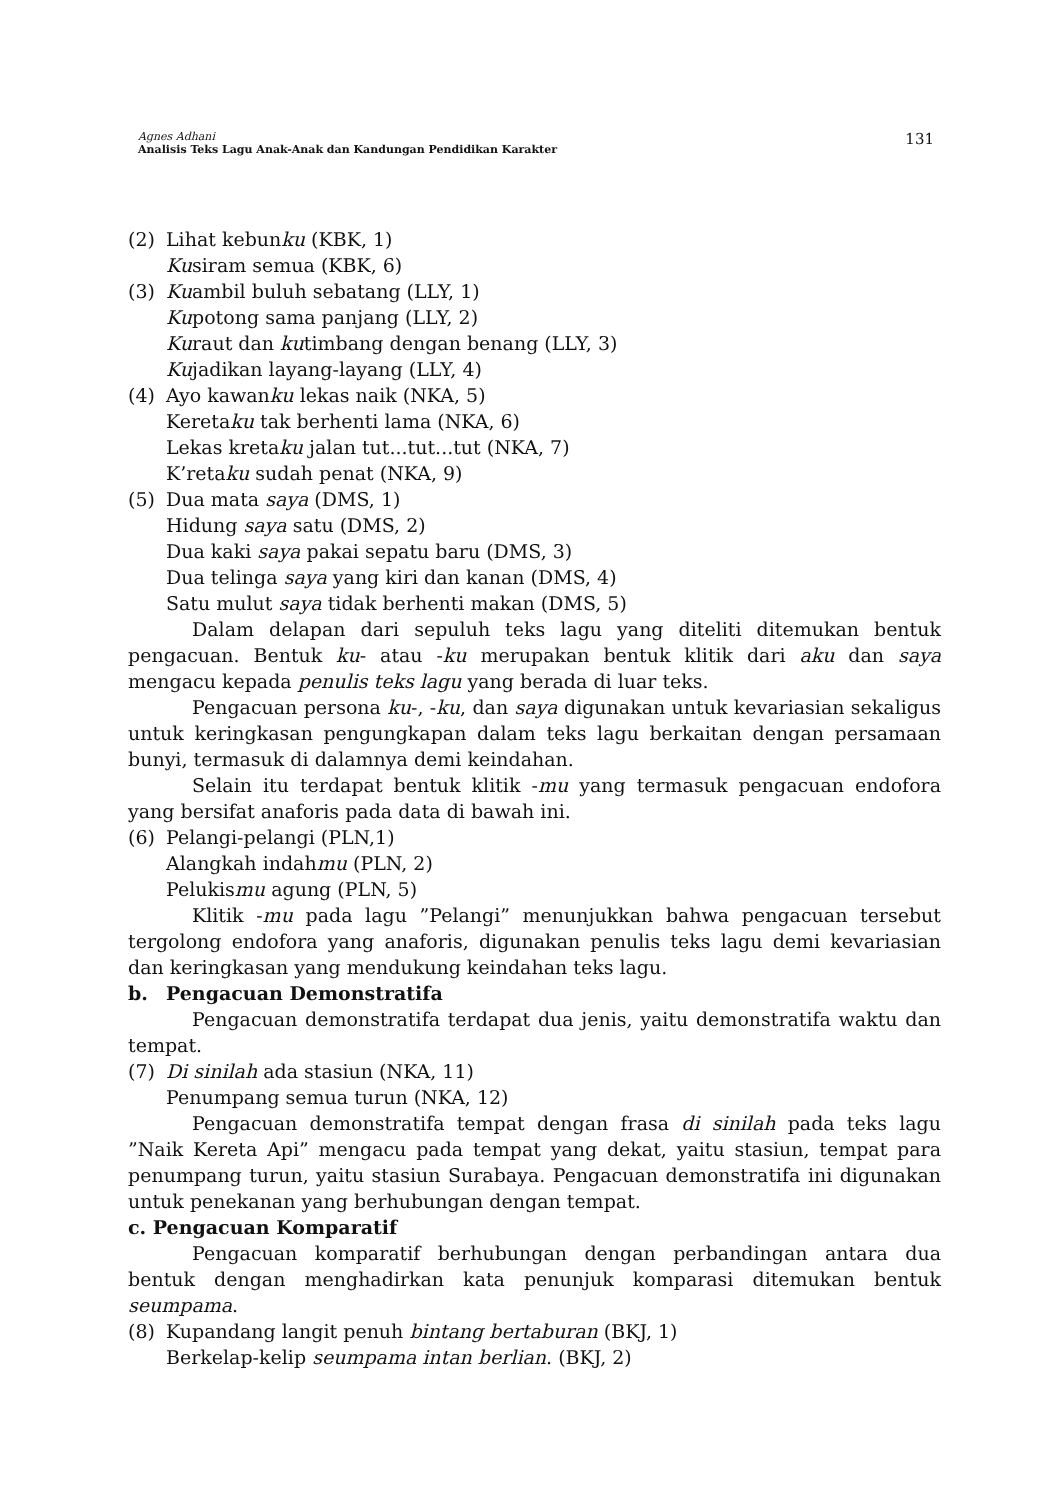Agnes Adhani
Analisis Teks Lagu Anak-Anak dan Kandungan Pendidikan Karakter
131
(2) Lihat kebunku (KBK, 1)
Kusiram semua (KBK, 6)
(3) Kuambil buluh sebatang (LLY, 1)
Kupotong sama panjang (LLY, 2)
Kuraut dan kutimbang dengan benang (LLY, 3)
Kujadikan layang-layang (LLY, 4)
(4) Ayo kawanku lekas naik (NKA, 5)
Keretaku tak berhenti lama (NKA, 6)
Lekas kretaku jalan tut...tut...tut (NKA, 7)
K’retaku sudah penat (NKA, 9)
(5) Dua mata saya (DMS, 1)
Hidung saya satu (DMS, 2)
Dua kaki saya pakai sepatu baru (DMS, 3)
Dua telinga saya yang kiri dan kanan (DMS, 4)
Satu mulut saya tidak berhenti makan (DMS, 5)
Dalam delapan dari sepuluh teks lagu yang diteliti ditemukan bentuk pengacuan. Bentuk ku- atau -ku merupakan bentuk klitik dari aku dan saya mengacu kepada penulis teks lagu yang berada di luar teks.
Pengacuan persona ku-, -ku, dan saya digunakan untuk kevariasian sekaligus untuk keringkasan pengungkapan dalam teks lagu berkaitan dengan persamaan bunyi, termasuk di dalamnya demi keindahan.
Selain itu terdapat bentuk klitik -mu yang termasuk pengacuan endofora yang bersifat anaforis pada data di bawah ini.
(6) Pelangi-pelangi (PLN,1)
Alangkah indahmu (PLN, 2)
Pelukismu agung (PLN, 5)
Klitik -mu pada lagu ”Pelangi” menunjukkan bahwa pengacuan tersebut tergolong endofora yang anaforis, digunakan penulis teks lagu demi kevariasian dan keringkasan yang mendukung keindahan teks lagu.
b. Pengacuan Demonstratifa
Pengacuan demonstratifa terdapat dua jenis, yaitu demonstratifa waktu dan tempat.
(7) Di sinilah ada stasiun (NKA, 11)
Penumpang semua turun (NKA, 12)
Pengacuan demonstratifa tempat dengan frasa di sinilah pada teks lagu ”Naik Kereta Api” mengacu pada tempat yang dekat, yaitu stasiun, tempat para penumpang turun, yaitu stasiun Surabaya. Pengacuan demonstratifa ini digunakan untuk penekanan yang berhubungan dengan tempat.
c. Pengacuan Komparatif
Pengacuan komparatif berhubungan dengan perbandingan antara dua bentuk dengan menghadirkan kata penunjuk komparasi ditemukan bentuk seumpama.
(8) Kupandang langit penuh bintang bertaburan (BKJ, 1)
Berkelap-kelip seumpama intan berlian. (BKJ, 2)